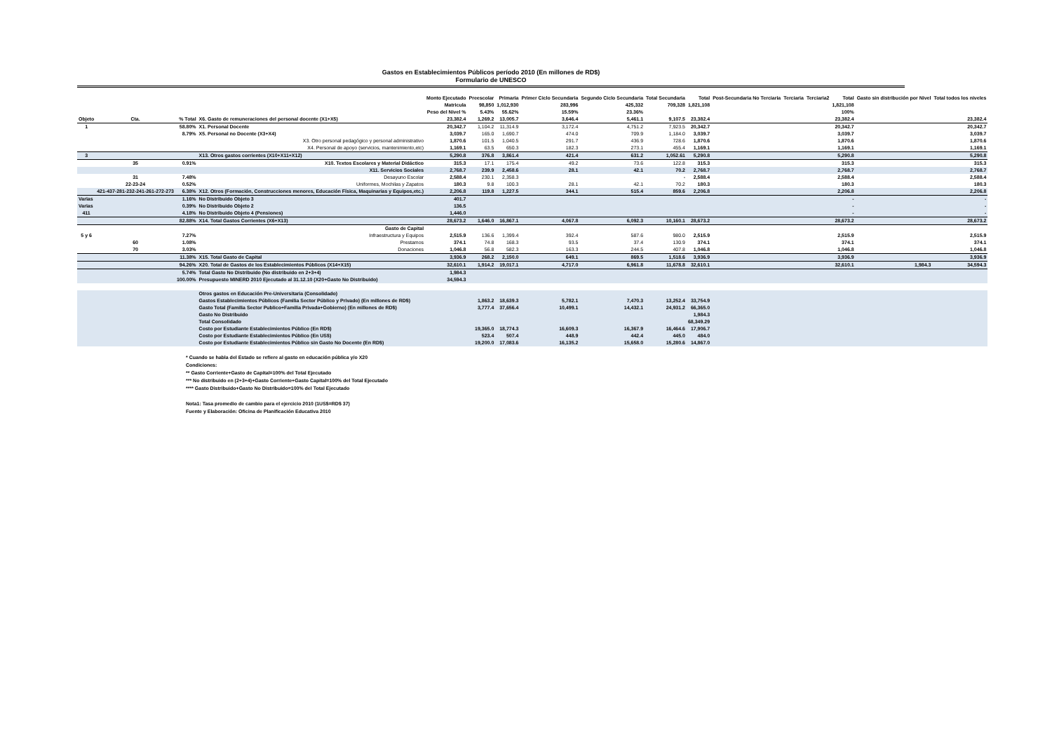Gastos en Establecimientos Públicos período 2010 (En millones de RD$)
Formulario de UNESCO
| | | | | Monto Ejecutado | Preescolar | Primaria | Primer Ciclo Secundaria | Segundo Ciclo Secundaria | Total Secundaria | Total | Post-Secundaria No Terciaria | Terciaria | Terciaria2 | Total | Gasto sin distribución por Nivel | Total todos los niveles |
| --- | --- | --- | --- | --- | --- | --- | --- | --- | --- | --- | --- | --- | --- | --- | --- | --- |
| | | | | Matricula | 98,850 | 1,012,930 | 283,996 | 425,332 | 709,328 | 1,821,108 | | | | 1,821,108 | | |
| | | | | Peso del Nivel % | 5.43% | 55.62% | 15.59% | 23.36% | | | | | | 100% | | |
| Objeto | Cta. | % Total | X6. Gasto de remuneraciones del personal docente (X1+X5) | 23,382.4 | 1,269.2 | 13,005.7 | 3,646.4 | 5,461.1 | 9,107.5 | 23,382.4 | | | | 23,382.4 | | 23,382.4 |
| 1 | | 58.80% | X1. Personal Docente | 20,342.7 | 1,104.2 | 11,314.9 | 3,172.4 | 4,751.2 | 7,923.5 | 20,342.7 | | | | 20,342.7 | | 20,342.7 |
| | | 8.79% | X5. Personal no Docente (X3+X4) | 3,039.7 | 165.0 | 1,690.7 | 474.0 | 709.9 | 1,184.0 | 3,039.7 | | | | 3,039.7 | | 3,039.7 |
| | | | X3. Otro personal pedagógico y personal administrativo | 1,870.6 | 101.5 | 1,040.5 | 291.7 | 436.9 | 728.6 | 1,870.6 | | | | 1,870.6 | | 1,870.6 |
| | | | X4. Personal de apoyo (servicios, mantenimiento,etc) | 1,169.1 | 63.5 | 650.3 | 182.3 | 273.1 | 455.4 | 1,169.1 | | | | 1,169.1 | | 1,169.1 |
| 3 | | | X13. Otros gastos corrientes (X10+X11+X12) | 5,290.8 | 376.8 | 3,861.4 | 421.4 | 631.2 | 1,052.61 | 5,290.8 | | | | 5,290.8 | | 5,290.8 |
| | 35 | 0.91% | X10. Textos Escolares y Material Didáctico | 315.3 | 17.1 | 175.4 | 49.2 | 73.6 | 122.8 | 315.3 | | | | 315.3 | | 315.3 |
| | | | X11. Servicios Sociales | 2,768.7 | 239.9 | 2,458.6 | 28.1 | 42.1 | 70.2 | 2,768.7 | | | | 2,768.7 | | 2,768.7 |
| | 31 | 7.48% | Desayuno Escolar | 2,588.4 | 230.1 | 2,358.3 | | | - | 2,588.4 | | | | 2,588.4 | | 2,588.4 |
| | 22-23-24 | 0.52% | Uniformes, Mochilas y Zapatos | 180.3 | 9.8 | 100.3 | 28.1 | 42.1 | 70.2 | 180.3 | | | | 180.3 | | 180.3 |
| | 421-437-281-232-241-261-272-273 | 6.38% | X12. Otros (Formación, Construcciones menores, Educación Física, Maquinarias y Equipos,etc.) | 2,206.8 | 119.8 | 1,227.5 | 344.1 | 515.4 | 859.6 | 2,206.8 | | | | 2,206.8 | | 2,206.8 |
| Varias | | 1.16% | No Distribuido Objeto 3 | 401.7 | | | | | | | | | | - | | - |
| Varias | | 0.39% | No Distribuido Objeto 2 | 136.5 | | | | | | | | | | - | | - |
| 411 | | 4.18% | No Distribuido Objeto 4 (Pensiones) | 1,446.0 | | | | | | | | | | - | | - |
| | | 82.88% | X14. Total Gastos Corrientes (X6+X13) | 28,673.2 | 1,646.0 | 16,867.1 | 4,067.8 | 6,092.3 | 10,160.1 | 28,673.2 | | | | 28,673.2 | | 28,673.2 |
| | | | Gasto de Capital | | | | | | | | | | | | | |
| 5 y 6 | | 7.27% | Infraestructura y Equipos | 2,515.9 | 136.6 | 1,399.4 | 392.4 | 587.6 | 980.0 | 2,515.9 | | | | 2,515.9 | | 2,515.9 |
| | 60 | 1.08% | Prestamos | 374.1 | 74.8 | 168.3 | 93.5 | 37.4 | 130.9 | 374.1 | | | | 374.1 | | 374.1 |
| | 70 | 3.03% | Donaciones | 1,046.8 | 56.8 | 582.3 | 163.3 | 244.5 | 407.8 | 1,046.8 | | | | 1,046.8 | | 1,046.8 |
| | | 11.38% | X15. Total Gasto de Capital | 3,936.9 | 268.2 | 2,150.0 | 649.1 | 869.5 | 1,518.6 | 3,936.9 | | | | 3,936.9 | | 3,936.9 |
| | | 94.26% | X20. Total de Gastos de los Establecimientos Públicos (X14+X15) | 32,610.1 | 1,914.2 | 19,017.1 | 4,717.0 | 6,961.8 | 11,678.8 | 32,610.1 | | | | 32,610.1 | 1,984.3 | 34,594.3 |
| | | 5.74% | Total Gasto No Distribuido (No distribuido en 2+3+4) | 1,984.3 | | | | | | | | | | | | |
| | | 100.00% | Presupuesto MINERD 2010 Ejecutado al 31.12.10 (X20+Gasto No Distribuido) | 34,594.3 | | | | | | | | | | | | |
| | | | Otros gastos en Educación Pre-Universitaria (Consolidado) | | | | | | | | | | | | | |
| | | | Gastos Establecimientos Públicos (Familia Sector Público y Privado) (En millones de RD$) | | 1,863.2 | 18,639.3 | 5,782.1 | 7,470.3 | 13,252.4 | 33,754.9 | | | | | | |
| | | | Gasto Total (Familia Sector Publico+Familia Privada+Gobierno) (En millones de RD$) | | 3,777.4 | 37,656.4 | 10,499.1 | 14,432.1 | 24,931.2 | 66,365.0 | | | | | | |
| | | | Gasto No Distribuido | | | | | | | 1,984.3 | | | | | | |
| | | | Total Consolidado | | | | | | | 68,349.29 | | | | | | |
| | | | Costo por Estudiante Establecimientos Público (En RD$) | | 19,365.0 | 18,774.3 | 16,609.3 | 16,367.9 | 16,464.6 | 17,906.7 | | | | | | |
| | | | Costo por Estudiante Establecimientos Público (En US$) | | 523.4 | 507.4 | 448.9 | 442.4 | 445.0 | 484.0 | | | | | | |
| | | | Costo por Estudiante Establecimientos Público sin Gasto No Docente (En RD$) | | 19,200.0 | 17,083.6 | 16,135.2 | 15,658.0 | 15,280.6 | 14,867.0 | | | | | | |
* Cuando se habla del Estado se refiere al gasto en educación pública y/o X20
Condiciones:
** Gasto Corriente+Gasto de Capital=100% del Total Ejecutado
*** No distribuido en (2+3+4)+Gasto Corriente+Gasto Capital=100% del Total Ejecutado
**** Gasto Distribuido+Gasto No Distribuido=100% del Total Ejecutado
Nota1: Tasa promedio de cambio para el ejercicio 2010 (1US$=RD$ 37)
Fuente y Elaboración: Oficina de Planificación Educativa 2010